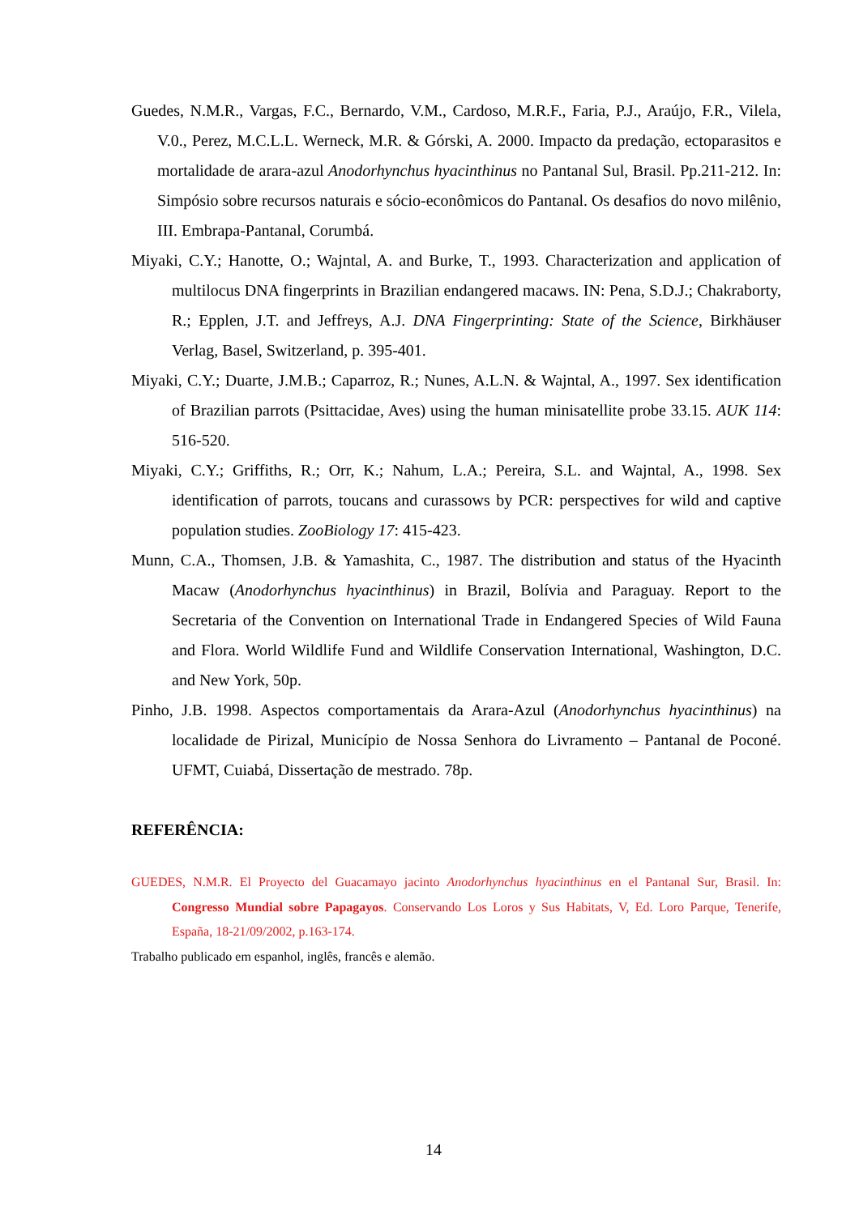Guedes, N.M.R., Vargas, F.C., Bernardo, V.M., Cardoso, M.R.F., Faria, P.J., Araújo, F.R., Vilela, V.0., Perez, M.C.L.L. Werneck, M.R. & Górski, A. 2000. Impacto da predação, ectoparasitos e mortalidade de arara-azul Anodorhynchus hyacinthinus no Pantanal Sul, Brasil. Pp.211-212. In: Simpósio sobre recursos naturais e sócio-econômicos do Pantanal. Os desafios do novo milênio, III. Embrapa-Pantanal, Corumbá.
Miyaki, C.Y.; Hanotte, O.; Wajntal, A. and Burke, T., 1993. Characterization and application of multilocus DNA fingerprints in Brazilian endangered macaws. IN: Pena, S.D.J.; Chakraborty, R.; Epplen, J.T. and Jeffreys, A.J. DNA Fingerprinting: State of the Science, Birkhäuser Verlag, Basel, Switzerland, p. 395-401.
Miyaki, C.Y.; Duarte, J.M.B.; Caparroz, R.; Nunes, A.L.N. & Wajntal, A., 1997. Sex identification of Brazilian parrots (Psittacidae, Aves) using the human minisatellite probe 33.15. AUK 114: 516-520.
Miyaki, C.Y.; Griffiths, R.; Orr, K.; Nahum, L.A.; Pereira, S.L. and Wajntal, A., 1998. Sex identification of parrots, toucans and curassows by PCR: perspectives for wild and captive population studies. ZooBiology 17: 415-423.
Munn, C.A., Thomsen, J.B. & Yamashita, C., 1987. The distribution and status of the Hyacinth Macaw (Anodorhynchus hyacinthinus) in Brazil, Bolívia and Paraguay. Report to the Secretaria of the Convention on International Trade in Endangered Species of Wild Fauna and Flora. World Wildlife Fund and Wildlife Conservation International, Washington, D.C. and New York, 50p.
Pinho, J.B. 1998. Aspectos comportamentais da Arara-Azul (Anodorhynchus hyacinthinus) na localidade de Pirizal, Município de Nossa Senhora do Livramento – Pantanal de Poconé. UFMT, Cuiabá, Dissertação de mestrado. 78p.
REFERÊNCIA:
GUEDES, N.M.R. El Proyecto del Guacamayo jacinto Anodorhynchus hyacinthinus en el Pantanal Sur, Brasil. In: Congresso Mundial sobre Papagayos. Conservando Los Loros y Sus Habitats, V, Ed. Loro Parque, Tenerife, España, 18-21/09/2002, p.163-174.
Trabalho publicado em espanhol, inglês, francês e alemão.
14